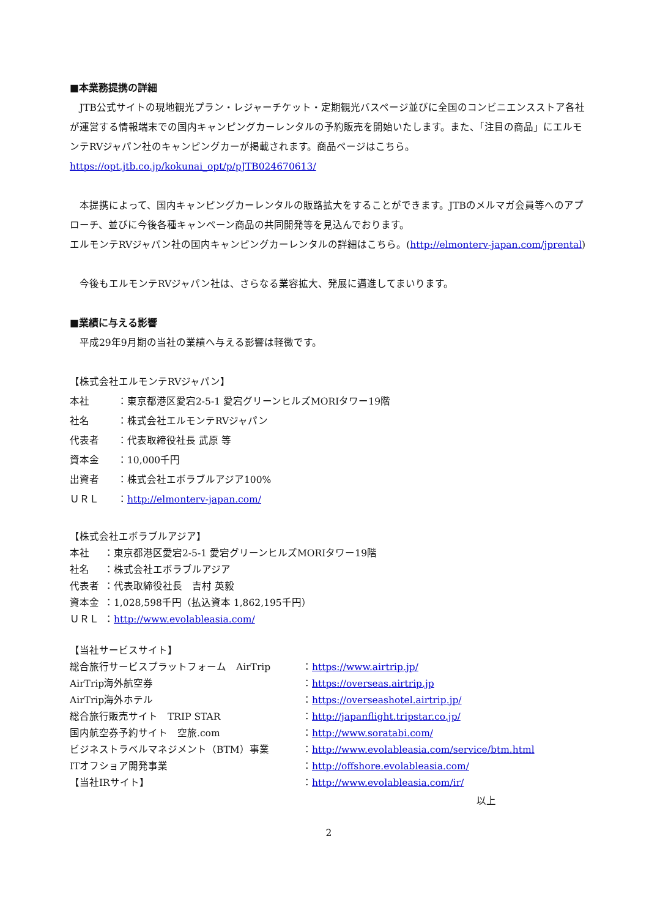■本業務提携の詳細
　JTB公式サイトの現地観光プラン・レジャーチケット・定期観光バスページ並びに全国のコンビニエンスストア各社が運営する情報端末での国内キャンピングカーレンタルの予約販売を開始いたします。また、「注目の商品」にエルモンテRVジャパン社のキャンピングカーが掲載されます。商品ページはこちら。
https://opt.jtb.co.jp/kokunai_opt/p/pJTB024670613/
　本提携によって、国内キャンピングカーレンタルの販路拡大をすることができます。JTBのメルマガ会員等へのアプローチ、並びに今後各種キャンペーン商品の共同開発等を見込んでおります。
エルモンテRVジャパン社の国内キャンピングカーレンタルの詳細はこちら。(http://elmonterv-japan.com/jprental)
　今後もエルモンテRVジャパン社は、さらなる業容拡大、発展に邁進してまいります。
■業績に与える影響
　平成29年9月期の当社の業績へ与える影響は軽微です。
【株式会社エルモンテRVジャパン】
| 本社 | ：東京都港区愛宕2-5-1 愛宕グリーンヒルズMORIタワー19階 |
| 社名 | ：株式会社エルモンテRVジャパン |
| 代表者 | ：代表取締役社長 武原 等 |
| 資本金 | ：10,000千円 |
| 出資者 | ：株式会社エボラブルアジア100% |
| ＵＲＬ | ： http://elmonterv-japan.com/ |
| 【株式会社エボラブルアジア】 | |
| 本社 | ：東京都港区愛宕2-5-1 愛宕グリーンヒルズMORIタワー19階 |
| 社名 | ：株式会社エボラブルアジア |
| 代表者 | ：代表取締役社長 吉村 英毅 |
| 資本金 | ：1,028,598千円（払込資本 1,862,195千円） |
| ＵＲＬ | ： http://www.evolableasia.com/ |
| 【当社サービスサイト】 | |
| 総合旅行サービスプラットフォーム AirTrip | ： https://www.airtrip.jp/ |
| AirTrip海外航空券 | ： https://overseas.airtrip.jp |
| AirTrip海外ホテル | ： https://overseashotel.airtrip.jp/ |
| 総合旅行販売サイト TRIP STAR | ： http://japanflight.tripstar.co.jp/ |
| 国内航空券予約サイト 空旅.com | ： http://www.soratabi.com/ |
| ビジネストラベルマネジメント（BTM）事業 | ： http://www.evolableasia.com/service/btm.html |
| ITオフショア開発事業 | ： http://offshore.evolableasia.com/ |
| 【当社IRサイト】 | ： http://www.evolableasia.com/ir/ |
以上
2